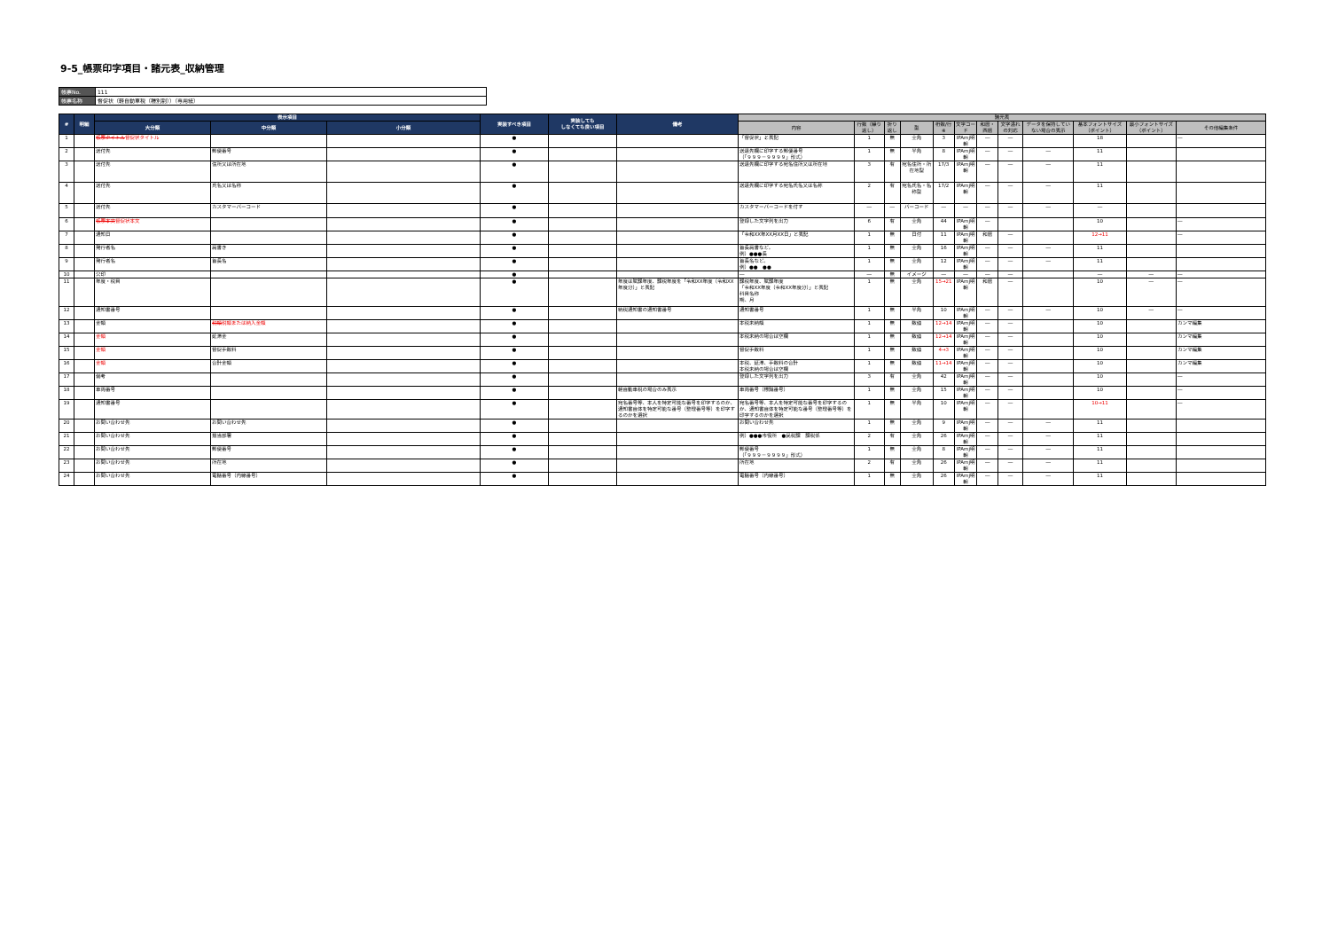9-5_帳票印字項目・諸元表_収納管理
| 帳票No. | 111 |
| 帳票名称 | 督促状（軽自動車税（種別割））（専用紙） |
| # | 明細 | 表示項目 | | | 実装すべき項目 | 実装しても しなくても良い項目 | 備考 | 諸元表 | | | | | | | | | | | |
| --- | --- | --- | --- | --- | --- | --- | --- | --- | --- | --- | --- | --- | --- | --- | --- | --- | --- | --- | --- |
| | | 大分類 | 中分類 | 小分類 | | | | 内容 | 行数（繰り返し） | 折り返し | 型 | 桁数/行※ | 文字コード | 和暦・西暦 | 文字溢れの対応 | データを保持していない場合の表示 | 基本フォントサイズ（ポイント） | 最小フォントサイズ（ポイント） | その他編集条件 |
| 1 | | 帳票タイトル 督促状タイトル | | | ● | | | 「督促状」と表記 | 1 | 無 | 全角 | 3 | IPAmj明朝 | ― | ― | | 18 | | ― |
| 2 | | 送付先 | 郵便番号 | | ● | | | 送達先欄に印字する郵便番号 （「９９９－９９９９」形式） | 1 | 無 | 半角 | 8 | IPAmj明朝 | ― | ― | ― | 11 | | |
| 3 | | 送付先 | 住所又は所在地 | | ● | | | 送達先欄に印字する宛名住所又は所在地 | 3 | 有 | 宛名住所・所在地型 | 17/3 | IPAmj明朝 | ― | ― | ― | 11 | | |
| 4 | | 送付先 | 氏名又は名称 | | ● | | | 送達先欄に印字する宛名氏名又は名称 | 2 | 有 | 宛名氏名・名称型 | 17/2 | IPAmj明朝 | ― | ― | ― | 11 | | |
| 5 | | 送付先 | カスタマーバーコード | | ● | | | カスタマーバーコードを付す | ― | ― | バーコード | ― | ― | ― | ― | ― | ― | | |
| 6 | | 帳票本文 督促状本文 | | | ● | | | 登録した文字列を出力 | 6 | 有 | 全角 | 44 | IPAmj明朝 | ― | | | 10 | | ― |
| 7 | | 通知日 | | | ● | | | 「令和XX年XX月XX日」と表記 | 1 | 無 | 日付 | 11 | IPAmj明朝 | 和暦 | ― | | 12→11 | | ― |
| 8 | | 発行者名 | 肩書き | | ● | | | 首長肩書など。 例）●●●長 | 1 | 無 | 全角 | 16 | IPAmj明朝 | ― | ― | ― | 11 | | |
| 9 | | 発行者名 | 首長名 | | ● | | | 首長名など。 例）●● ●● | 1 | 無 | 全角 | 12 | IPAmj明朝 | ― | ― | ― | 11 | | |
| 10 | | 公印 | | | ● | | | ― | ― | 無 | イメージ | ― | ― | ― | ― | | ― | ― | ― |
| 11 | | 年度・税目 | | | ● | | 年度は賦課年度、課税年度を「令和XX年度（令和XX年度分）」と表記 | 課税年度、賦課年度 「令和XX年度（令和XX年度分）」と表記 科目名称 期、月 | 1 | 無 | 全角 | 15→21 | IPAmj明朝 | 和暦 | ― | | 10 | ― | ― |
| 12 | | 通知書番号 | | | ● | | 納税通知書の通知書番号 | 通知書番号 | 1 | 無 | 半角 | 10 | IPAmj明朝 | ― | ― | ― | 10 | ― | ― |
| 13 | | 金額 | 税額 税額または納入金額 | | ● | | | 本税未納額 | 1 | 無 | 数値 | 12→14 | IPAmj明朝 | ― | ― | | 10 | | カンマ編集 |
| 14 | | 金額 | 延滞金 | | ● | | | 本税未納の場合は空欄 | 1 | 無 | 数値 | 12→14 | IPAmj明朝 | ― | ― | | 10 | | カンマ編集 |
| 15 | | 金額 | 督促手数料 | | ● | | | 督促手数料 | 1 | 無 | 数値 | 4→3 | IPAmj明朝 | ― | ― | | 10 | | カンマ編集 |
| 16 | | 金額 | 合計金額 | | ● | | | 本税、延滞、手数料の合計 本税未納の場合は空欄 | 1 | 無 | 数値 | 11→14 | IPAmj明朝 | ― | ― | | 10 | | カンマ編集 |
| 17 | | 備考 | | | ● | | | 登録した文字列を出力 | 3 | 有 | 全角 | 42 | IPAmj明朝 | ― | ― | | 10 | | ― |
| 18 | | 車両番号 | | | ● | | 軽自動車税の場合のみ表示 | 車両番号（標識番号） | 1 | 無 | 全角 | 15 | IPAmj明朝 | ― | ― | | 10 | | ― |
| 19 | | 通知書番号 | | | ● | | 宛名番号等、本人を特定可能な番号を印字するのか、通知書自体を特定可能な番号（整理番号等）を印字するのかを選択 | 宛名番号等、本人を特定可能な番号を印字するのか、通知書自体を特定可能な番号（整理番号等）を印字するのかを選択 | 1 | 無 | 半角 | 10 | IPAmj明朝 | ― | ― | | 10→11 | | ― |
| 20 | | お問い合わせ先 | お問い合わせ先 | | ● | | | お問い合わせ先 | 1 | 無 | 全角 | 9 | IPAmj明朝 | ― | ― | ― | 11 | | |
| 21 | | お問い合わせ先 | 担当部署 | | ● | | | 例）●●●市役所 ●民税課 課税係 | 2 | 有 | 全角 | 26 | IPAmj明朝 | ― | ― | ― | 11 | | |
| 22 | | お問い合わせ先 | 郵便番号 | | ● | | | 郵便番号 （「９９９－９９９９」形式） | 1 | 無 | 全角 | 8 | IPAmj明朝 | ― | ― | ― | 11 | | |
| 23 | | お問い合わせ先 | 所在地 | | ● | | | 所在地 | 2 | 有 | 全角 | 26 | IPAmj明朝 | ― | ― | ― | 11 | | |
| 24 | | お問い合わせ先 | 電話番号（内線番号） | | ● | | | 電話番号（内線番号） | 1 | 無 | 全角 | 26 | IPAmj明朝 | ― | ― | ― | 11 | | |